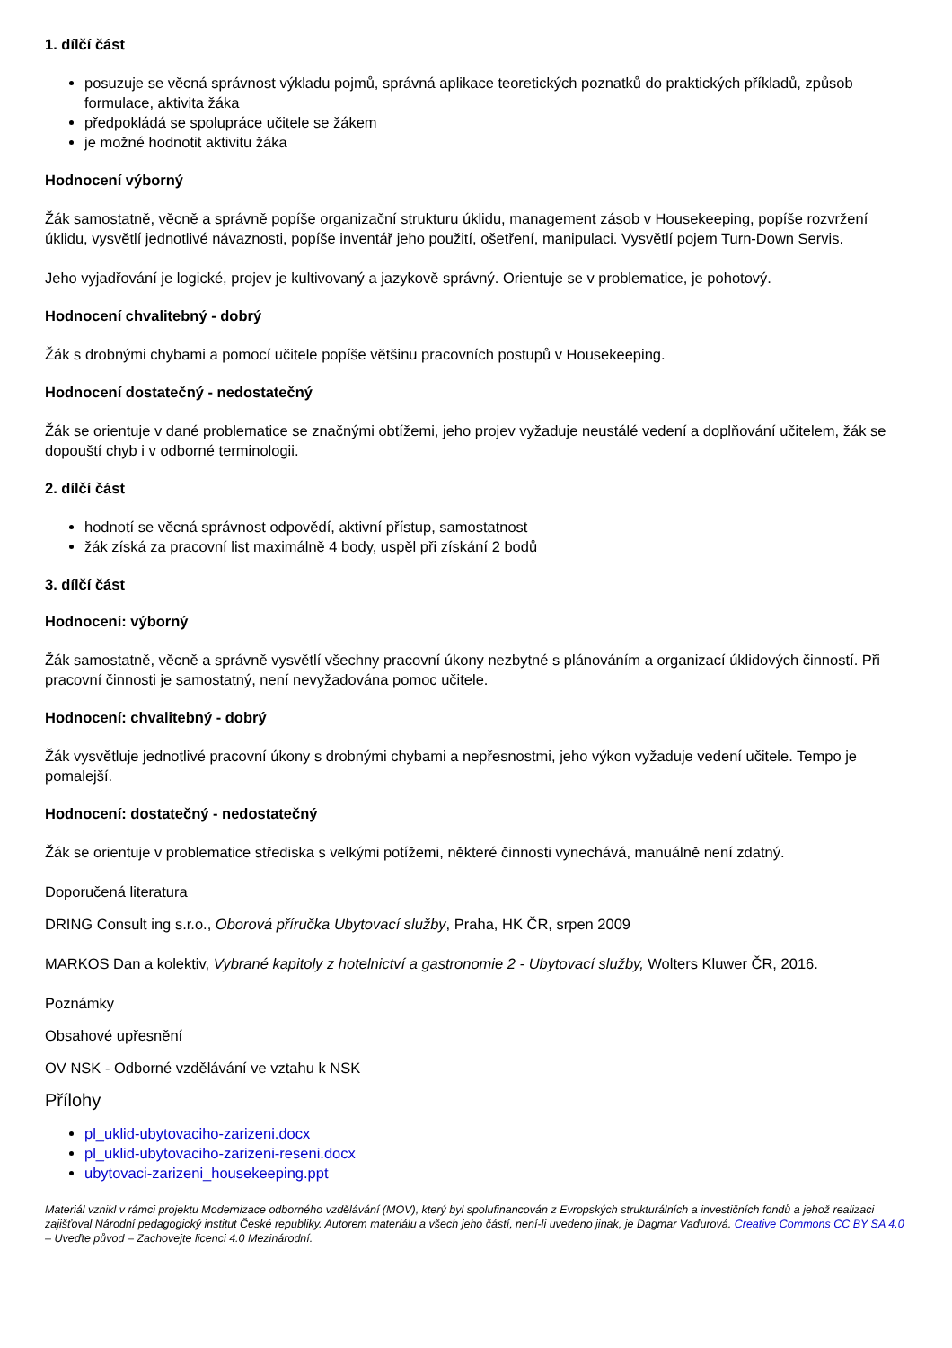1. dílčí část
posuzuje se věcná správnost výkladu pojmů, správná aplikace teoretických poznatků do praktických příkladů, způsob formulace, aktivita žáka
předpokládá se spolupráce učitele se žákem
je možné hodnotit aktivitu žáka
Hodnocení výborný
Žák samostatně, věcně a správně popíše organizační strukturu úklidu, management zásob v Housekeeping, popíše rozvržení úklidu, vysvětlí jednotlivé návaznosti, popíše inventář jeho použití, ošetření, manipulaci. Vysvětlí pojem Turn-Down Servis.
Jeho vyjadřování je logické, projev je kultivovaný a jazykově správný. Orientuje se v problematice, je pohotový.
Hodnocení chvalitebný - dobrý
Žák s drobnými chybami a pomocí učitele popíše většinu pracovních postupů v Housekeeping.
Hodnocení dostatečný - nedostatečný
Žák se orientuje v dané problematice se značnými obtížemi, jeho projev vyžaduje neustálé vedení a doplňování učitelem, žák se dopouští chyb i v odborné terminologii.
2. dílčí část
hodnotí se věcná správnost odpovědí, aktivní přístup, samostatnost
žák získá za pracovní list maximálně 4 body, uspěl při získání 2 bodů
3. dílčí část
Hodnocení: výborný
Žák samostatně, věcně a správně vysvětlí všechny pracovní úkony nezbytné s plánováním a organizací úklidových činností. Při pracovní činnosti je samostatný, není nevyžadována pomoc učitele.
Hodnocení: chvalitebný - dobrý
Žák vysvětluje jednotlivé pracovní úkony s drobnými chybami a nepřesnostmi, jeho výkon vyžaduje vedení učitele. Tempo je pomalejší.
Hodnocení: dostatečný - nedostatečný
Žák se orientuje v problematice střediska s velkými potížemi, některé činnosti vynechává, manuálně není zdatný.
Doporučená literatura
DRING Consult ing s.r.o., Oborová příručka Ubytovací služby, Praha, HK ČR, srpen 2009
MARKOS Dan a kolektiv, Vybrané kapitoly z hotelnictví a gastronomie 2 - Ubytovací služby, Wolters Kluwer ČR, 2016.
Poznámky
Obsahové upřesnění
OV NSK - Odborné vzdělávání ve vztahu k NSK
Přílohy
pl_uklid-ubytovaciho-zarizeni.docx
pl_uklid-ubytovaciho-zarizeni-reseni.docx
ubytovaci-zarizeni_housekeeping.ppt
Materiál vznikl v rámci projektu Modernizace odborného vzdělávání (MOV), který byl spolufinancován z Evropských strukturálních a investičních fondů a jehož realizaci zajišťoval Národní pedagogický institut České republiky. Autorem materiálu a všech jeho částí, není-li uvedeno jinak, je Dagmar Vaďurová. Creative Commons CC BY SA 4.0 – Uveďte původ – Zachovejte licenci 4.0 Mezinárodní.